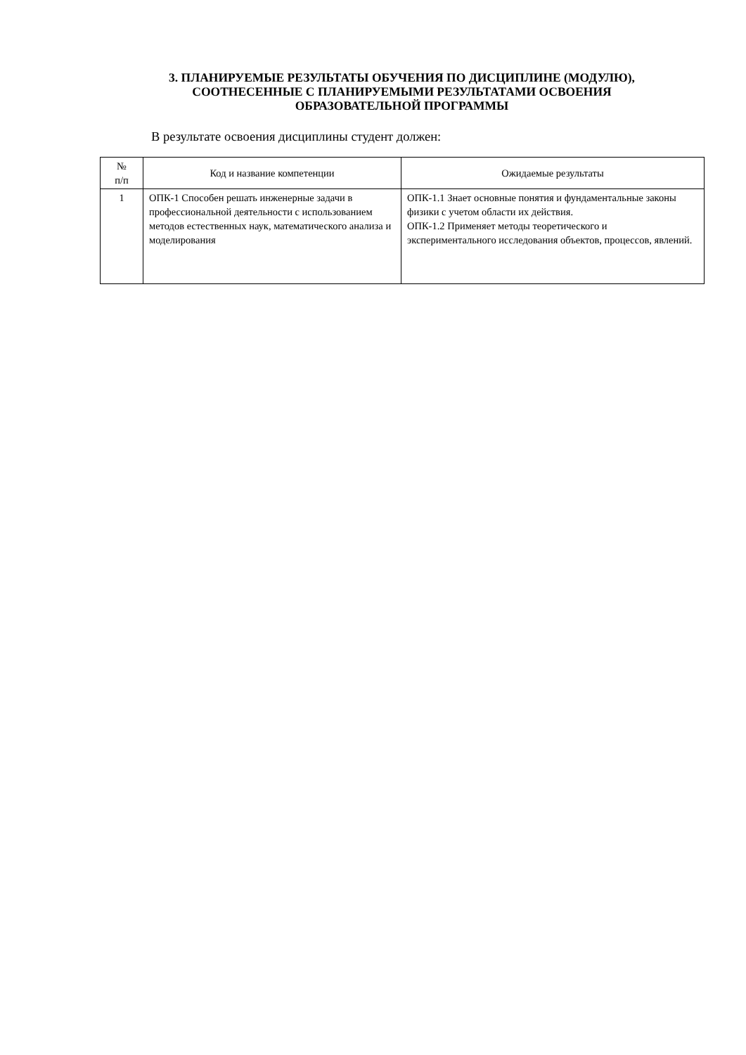3. ПЛАНИРУЕМЫЕ РЕЗУЛЬТАТЫ ОБУЧЕНИЯ ПО ДИСЦИПЛИНЕ (МОДУЛЮ),
СООТНЕСЕННЫЕ С ПЛАНИРУЕМЫМИ РЕЗУЛЬТАТАМИ ОСВОЕНИЯ
ОБРАЗОВАТЕЛЬНОЙ ПРОГРАММЫ
В результате освоения дисциплины студент должен:
| № п/п | Код и название компетенции | Ожидаемые результаты |
| --- | --- | --- |
| 1 | ОПК-1 Способен решать инженерные задачи в профессиональной деятельности с использованием методов естественных наук, математического анализа и моделирования | ОПК-1.1 Знает основные понятия и фундаментальные законы физики с учетом области их действия. ОПК-1.2 Применяет методы теоретического и экспериментального исследования объектов, процессов, явлений. |